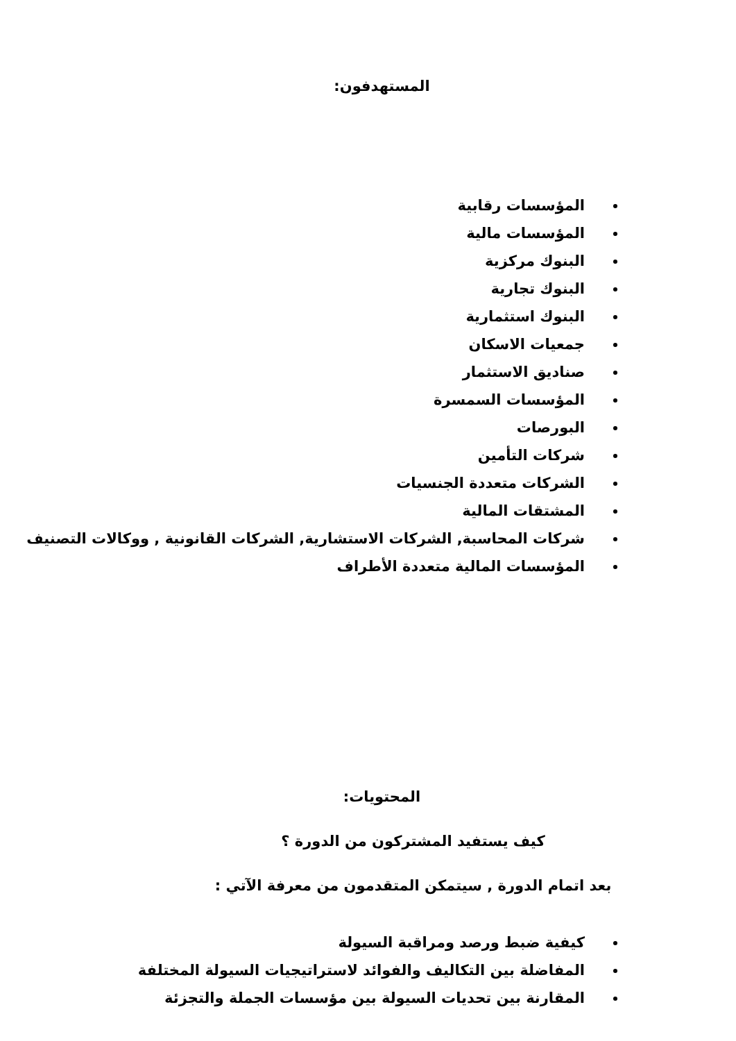المستهدفون:
المؤسسات رقابية
المؤسسات مالية
البنوك مركزية
البنوك تجارية
البنوك استثمارية
جمعيات الاسكان
صناديق الاستثمار
المؤسسات السمسرة
البورصات
شركات التأمين
الشركات متعددة الجنسيات
المشتقات المالية
شركات المحاسبة, الشركات الاستشارية, الشركات القانونية , ووكالات التصنيف
المؤسسات المالية متعددة الأطراف
المحتويات:
كيف يستفيد المشتركون من الدورة ؟
بعد اتمام الدورة , سيتمكن المتقدمون من معرفة الآتي :
كيفية ضبط ورصد ومراقبة السيولة
المفاضلة بين التكاليف والفوائد لاستراتيجيات السيولة المختلفة
المقارنة بين تحديات السيولة بين مؤسسات الجملة والتجزئة